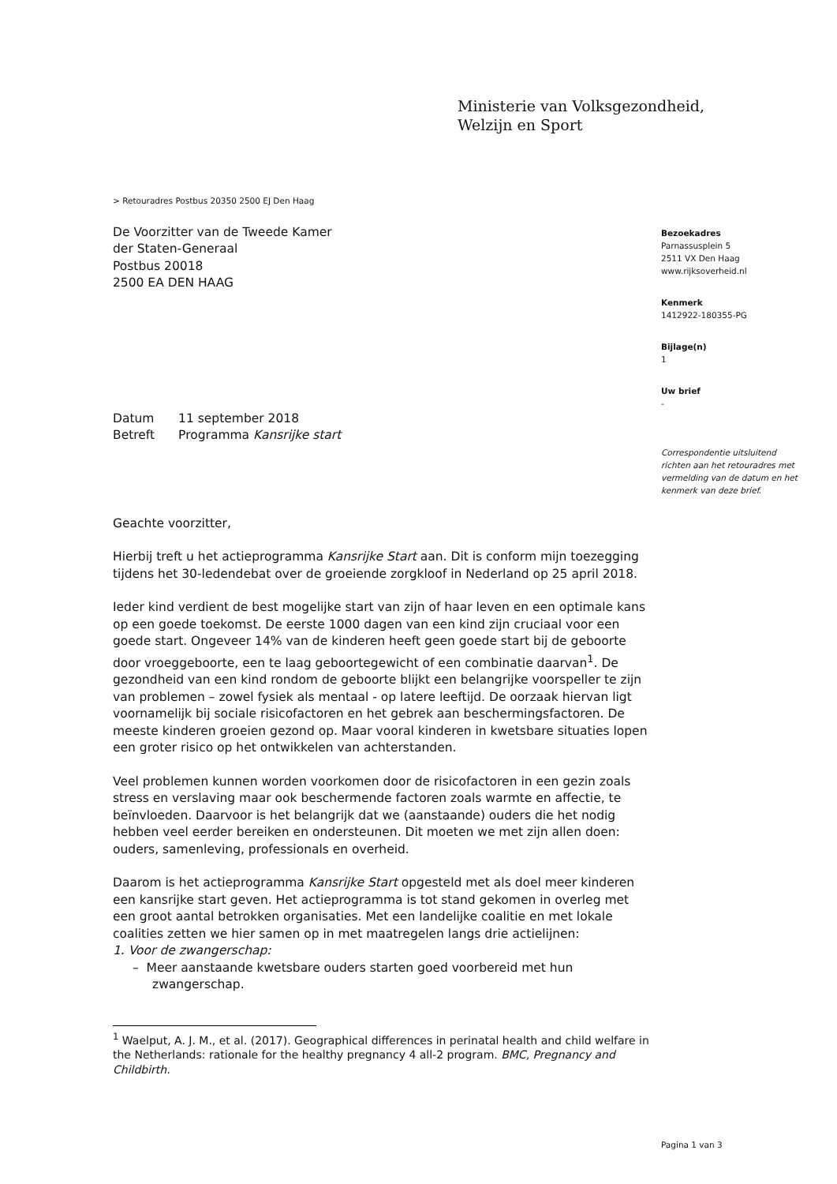Ministerie van Volksgezondheid,
Welzijn en Sport
> Retouradres Postbus 20350 2500 EJ Den Haag
De Voorzitter van de Tweede Kamer
der Staten-Generaal
Postbus 20018
2500 EA DEN HAAG
| Datum | 11 september 2018 |
| Betreft | Programma Kansrijke start |
Geachte voorzitter,
Hierbij treft u het actieprogramma Kansrijke Start aan. Dit is conform mijn toezegging tijdens het 30-ledendebat over de groeiende zorgkloof in Nederland op 25 april 2018.
Ieder kind verdient de best mogelijke start van zijn of haar leven en een optimale kans op een goede toekomst. De eerste 1000 dagen van een kind zijn cruciaal voor een goede start. Ongeveer 14% van de kinderen heeft geen goede start bij de geboorte door vroeggeboorte, een te laag geboortegewicht of een combinatie daarvan<sup>1</sup>. De gezondheid van een kind rondom de geboorte blijkt een belangrijke voorspeller te zijn van problemen – zowel fysiek als mentaal - op latere leeftijd. De oorzaak hiervan ligt voornamelijk bij sociale risicofactoren en het gebrek aan beschermingsfactoren. De meeste kinderen groeien gezond op. Maar vooral kinderen in kwetsbare situaties lopen een groter risico op het ontwikkelen van achterstanden.
Veel problemen kunnen worden voorkomen door de risicofactoren in een gezin zoals stress en verslaving maar ook beschermende factoren zoals warmte en affectie, te beïnvloeden. Daarvoor is het belangrijk dat we (aanstaande) ouders die het nodig hebben veel eerder bereiken en ondersteunen. Dit moeten we met zijn allen doen: ouders, samenleving, professionals en overheid.
Daarom is het actieprogramma Kansrijke Start opgesteld met als doel meer kinderen een kansrijke start geven. Het actieprogramma is tot stand gekomen in overleg met een groot aantal betrokken organisaties. Met een landelijke coalitie en met lokale coalities zetten we hier samen op in met maatregelen langs drie actielijnen:
1. Voor de zwangerschap:
– Meer aanstaande kwetsbare ouders starten goed voorbereid met hun zwangerschap.
<sup>1</sup> Waelput, A. J. M., et al. (2017). Geographical differences in perinatal health and child welfare in the Netherlands: rationale for the healthy pregnancy 4 all-2 program. BMC, Pregnancy and Childbirth.
Bezoekadres
Parnassusplein 5
2511 VX Den Haag
www.rijksoverheid.nl
Kenmerk
1412922-180355-PG
Bijlage(n)
1
Uw brief
-
Correspondentie uitsluitend richten aan het retouradres met vermelding van de datum en het kenmerk van deze brief.
Pagina 1 van 3